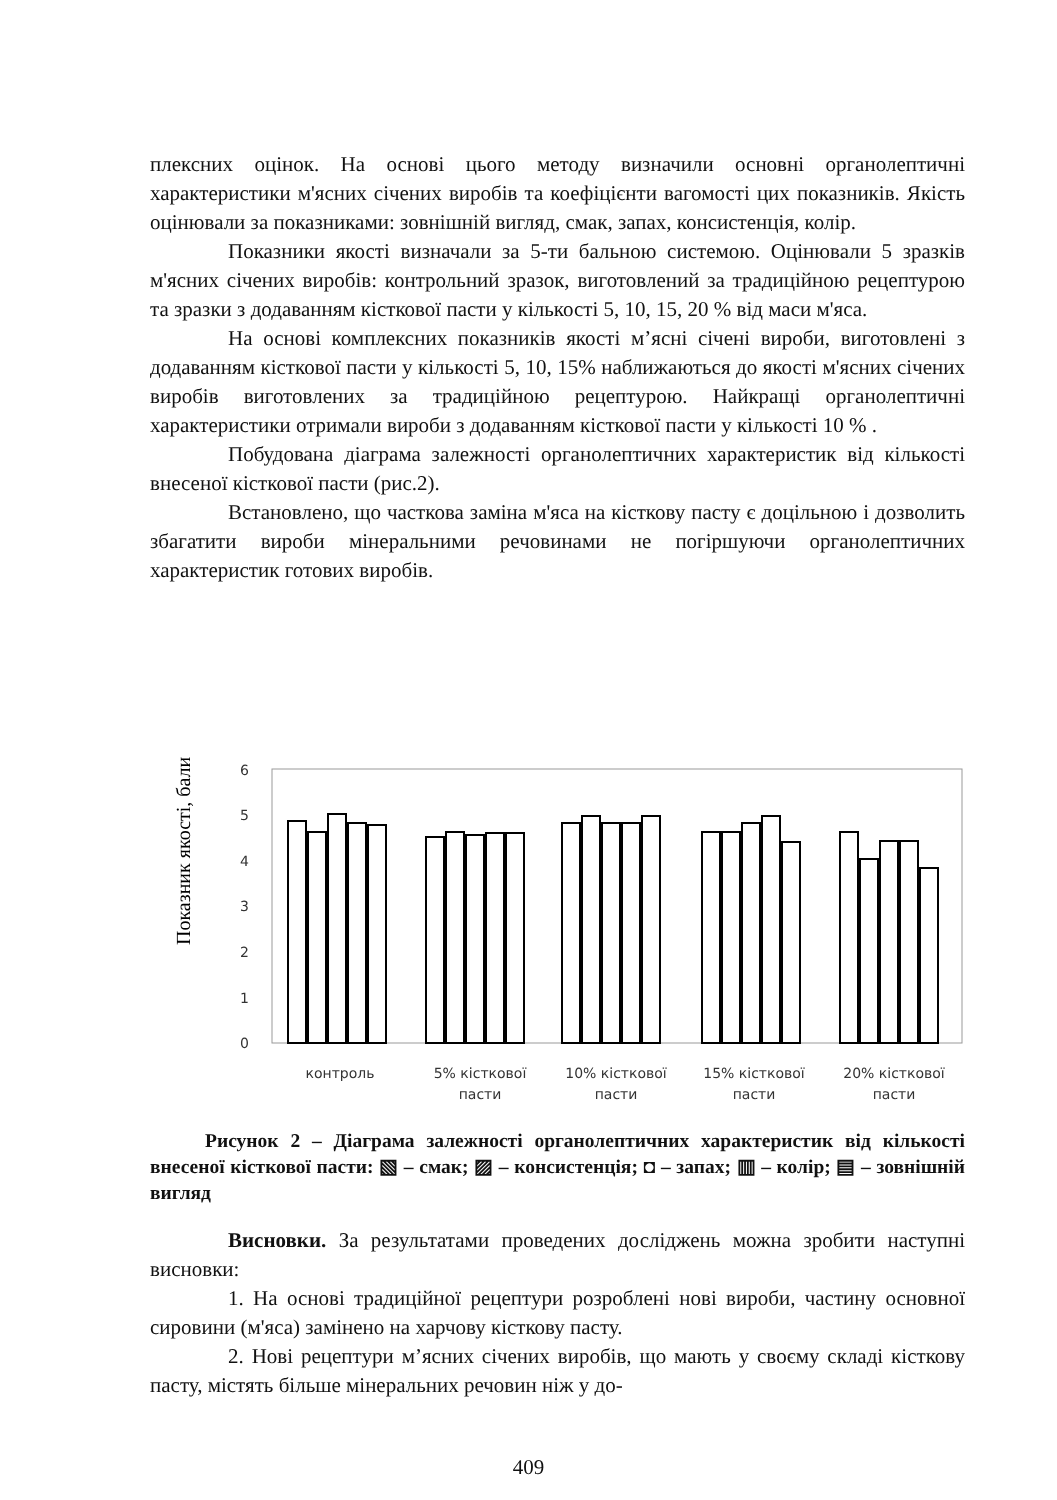плексних оцінок. На основі цього методу визначили основні органолептичні характеристики м'ясних січених виробів та коефіцієнти вагомості цих показників. Якість оцінювали за показниками: зовнішній вигляд, смак, запах, консистенція, колір.
Показники якості визначали за 5-ти бальною системою. Оцінювали 5 зразків м'ясних січених виробів: контрольний зразок, виготовлений за традиційною рецептурою та зразки з додаванням кісткової пасти у кількості 5, 10, 15, 20 % від маси м'яса.
На основі комплексних показників якості м’ясні січені вироби, виготовлені з додаванням кісткової пасти у кількості 5, 10, 15% наближаються до якості м'ясних січених виробів виготовлених за традиційною рецептурою. Найкращі органолептичні характеристики отримали вироби з додаванням кісткової пасти у кількості 10 % .
Побудована діаграма залежності органолептичних характеристик від кількості внесеної кісткової пасти (рис.2).
Встановлено, що часткова заміна м'яса на кісткову пасту є доцільною і дозволить збагатити вироби мінеральними речовинами не погіршуючи органолептичних характеристик готових виробів.
6
5
4
3
2
1
0
Показник якості, бали
контроль
5% кісткової
пасти
10% кісткової
пасти
15% кісткової
пасти
20% кісткової
пасти
Рисунок 2 – Діаграма залежності органолептичних характеристик від кількості внесеної кісткової пасти: ▧ – смак; ▨ – консистенція; ◘ – запах; ▥ – колір; ▤ – зовнішній вигляд
Висновки. За результатами проведених досліджень можна зробити наступні висновки:
1. На основі традиційної рецептури розроблені нові вироби, частину основної сировини (м'яса) замінено на харчову кісткову пасту.
2. Нові рецептури м’ясних січених виробів, що мають у своєму складі кісткову пасту, містять більше мінеральних речовин ніж у до-
409